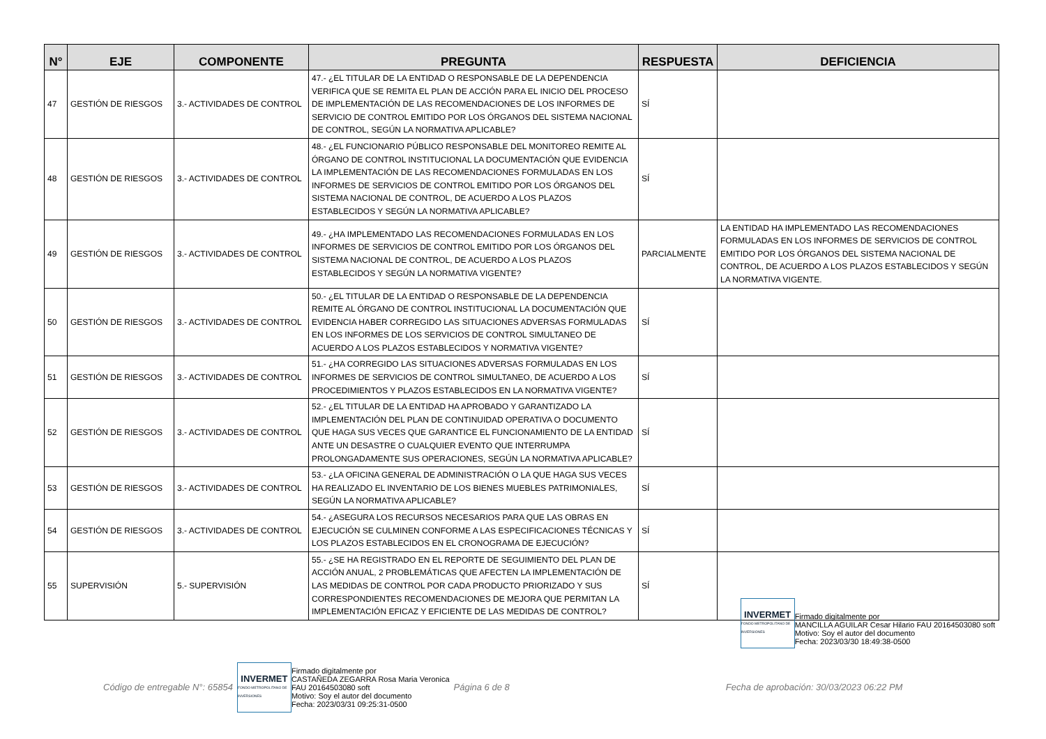| N° | EJE | COMPONENTE | PREGUNTA | RESPUESTA | DEFICIENCIA |
| --- | --- | --- | --- | --- | --- |
| 47 | GESTIÓN DE RIESGOS | 3.- ACTIVIDADES DE CONTROL | 47.- ¿EL TITULAR DE LA ENTIDAD O RESPONSABLE DE LA DEPENDENCIA VERIFICA QUE SE REMITA EL PLAN DE ACCIÓN PARA EL INICIO DEL PROCESO DE IMPLEMENTACIÓN DE LAS RECOMENDACIONES DE LOS INFORMES DE SERVICIO DE CONTROL EMITIDO POR LOS ÓRGANOS DEL SISTEMA NACIONAL DE CONTROL, SEGÚN LA NORMATIVA APLICABLE? | SÍ | |
| 48 | GESTIÓN DE RIESGOS | 3.- ACTIVIDADES DE CONTROL | 48.- ¿EL FUNCIONARIO PÚBLICO RESPONSABLE DEL MONITOREO REMITE AL ÓRGANO DE CONTROL INSTITUCIONAL LA DOCUMENTACIÓN QUE EVIDENCIA LA IMPLEMENTACIÓN DE LAS RECOMENDACIONES FORMULADAS EN LOS INFORMES DE SERVICIOS DE CONTROL EMITIDO POR LOS ÓRGANOS DEL SISTEMA NACIONAL DE CONTROL, DE ACUERDO A LOS PLAZOS ESTABLECIDOS Y SEGÚN LA NORMATIVA APLICABLE? | SÍ | |
| 49 | GESTIÓN DE RIESGOS | 3.- ACTIVIDADES DE CONTROL | 49.- ¿HA IMPLEMENTADO LAS RECOMENDACIONES FORMULADAS EN LOS INFORMES DE SERVICIOS DE CONTROL EMITIDO POR LOS ÓRGANOS DEL SISTEMA NACIONAL DE CONTROL, DE ACUERDO A LOS PLAZOS ESTABLECIDOS Y SEGÚN LA NORMATIVA VIGENTE? | PARCIALMENTE | LA ENTIDAD HA IMPLEMENTADO LAS RECOMENDACIONES FORMULADAS EN LOS INFORMES DE SERVICIOS DE CONTROL EMITIDO POR LOS ÓRGANOS DEL SISTEMA NACIONAL DE CONTROL, DE ACUERDO A LOS PLAZOS ESTABLECIDOS Y SEGÚN LA NORMATIVA VIGENTE. |
| 50 | GESTIÓN DE RIESGOS | 3.- ACTIVIDADES DE CONTROL | 50.- ¿EL TITULAR DE LA ENTIDAD O RESPONSABLE DE LA DEPENDENCIA REMITE AL ÓRGANO DE CONTROL INSTITUCIONAL LA DOCUMENTACIÓN QUE EVIDENCIA HABER CORREGIDO LAS SITUACIONES ADVERSAS FORMULADAS EN LOS INFORMES DE LOS SERVICIOS DE CONTROL SIMULTANEO DE ACUERDO A LOS PLAZOS ESTABLECIDOS Y NORMATIVA VIGENTE? | SÍ | |
| 51 | GESTIÓN DE RIESGOS | 3.- ACTIVIDADES DE CONTROL | 51.- ¿HA CORREGIDO LAS SITUACIONES ADVERSAS FORMULADAS EN LOS INFORMES DE SERVICIOS DE CONTROL SIMULTANEO, DE ACUERDO A LOS PROCEDIMIENTOS Y PLAZOS ESTABLECIDOS EN LA NORMATIVA VIGENTE? | SÍ | |
| 52 | GESTIÓN DE RIESGOS | 3.- ACTIVIDADES DE CONTROL | 52.- ¿EL TITULAR DE LA ENTIDAD HA APROBADO Y GARANTIZADO LA IMPLEMENTACIÓN DEL PLAN DE CONTINUIDAD OPERATIVA O DOCUMENTO QUE HAGA SUS VECES QUE GARANTICE EL FUNCIONAMIENTO DE LA ENTIDAD ANTE UN DESASTRE O CUALQUIER EVENTO QUE INTERRUMPA PROLONGADAMENTE SUS OPERACIONES, SEGÚN LA NORMATIVA APLICABLE? | SÍ | |
| 53 | GESTIÓN DE RIESGOS | 3.- ACTIVIDADES DE CONTROL | 53.- ¿LA OFICINA GENERAL DE ADMINISTRACIÓN O LA QUE HAGA SUS VECES HA REALIZADO EL INVENTARIO DE LOS BIENES MUEBLES PATRIMONIALES, SEGÚN LA NORMATIVA APLICABLE? | SÍ | |
| 54 | GESTIÓN DE RIESGOS | 3.- ACTIVIDADES DE CONTROL | 54.- ¿ASEGURA LOS RECURSOS NECESARIOS PARA QUE LAS OBRAS EN EJECUCIÓN SE CULMINEN CONFORME A LAS ESPECIFICACIONES TÉCNICAS Y LOS PLAZOS ESTABLECIDOS EN EL CRONOGRAMA DE EJECUCIÓN? | SÍ | |
| 55 | SUPERVISIÓN | 5.- SUPERVISIÓN | 55.- ¿SE HA REGISTRADO EN EL REPORTE DE SEGUIMIENTO DEL PLAN DE ACCIÓN ANUAL, 2 PROBLEMÁTICAS QUE AFECTEN LA IMPLEMENTACIÓN DE LAS MEDIDAS DE CONTROL POR CADA PRODUCTO PRIORIZADO Y SUS CORRESPONDIENTES RECOMENDACIONES DE MEJORA QUE PERMITAN LA IMPLEMENTACIÓN EFICAZ Y EFICIENTE DE LAS MEDIDAS DE CONTROL? | SÍ | |
INVERMET
FONDO METROPOLITANO DE INVERSIONES
Firmado digitalmente por
MANCILLA AGUILAR Cesar Hilario FAU 20164503080 soft
Motivo: Soy el autor del documento
Fecha: 2023/03/30 18:49:38-0500
Código de entregable N°: 65854
INVERMET
FONDO METROPOLITANO DE INVERSIONES
Firmado digitalmente por
CASTAÑEDA ZEGARRA Rosa Maria Veronica
FAU 20164503080 soft
Motivo: Soy el autor del documento
Fecha: 2023/03/31 09:25:31-0500
Página 6 de 8 Fecha de aprobación: 30/03/2023 06:22 PM